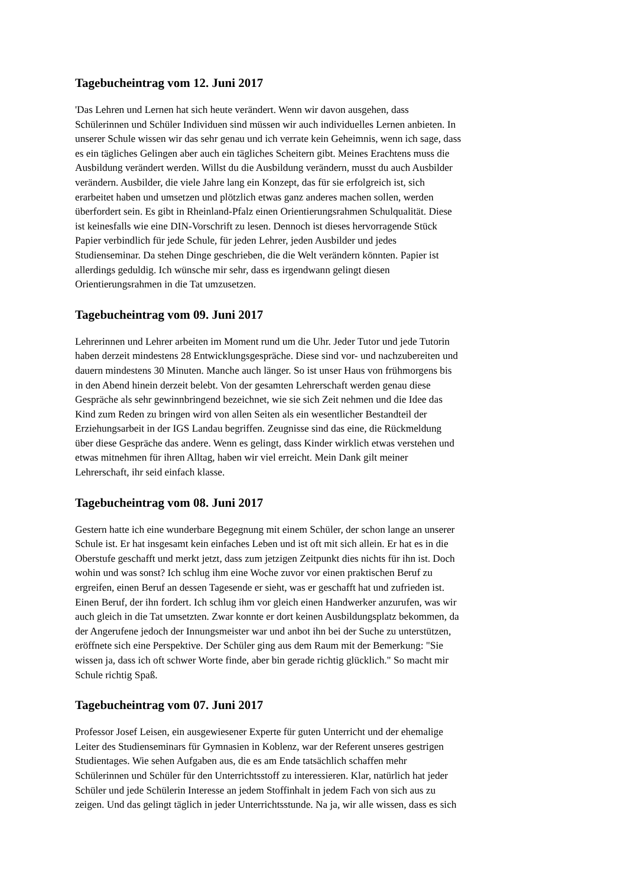Tagebucheintrag vom 12. Juni 2017
'Das Lehren und Lernen hat sich heute verändert. Wenn wir davon ausgehen, dass
Schülerinnen und Schüler Individuen sind müssen wir auch individuelles Lernen anbieten. In
unserer Schule wissen wir das sehr genau und ich verrate kein Geheimnis, wenn ich sage, dass
es ein tägliches Gelingen aber auch ein tägliches Scheitern gibt. Meines Erachtens muss die
Ausbildung verändert werden. Willst du die Ausbildung verändern, musst du auch Ausbilder
verändern. Ausbilder, die viele Jahre lang ein Konzept, das für sie erfolgreich ist, sich
erarbeitet haben und umsetzen und plötzlich etwas ganz anderes machen sollen, werden
überfordert sein. Es gibt in Rheinland-Pfalz einen Orientierungsrahmen Schulqualität. Diese
ist keinesfalls wie eine DIN-Vorschrift zu lesen. Dennoch ist dieses hervorragende Stück
Papier verbindlich für jede Schule, für jeden Lehrer, jeden Ausbilder und jedes
Studienseminar. Da stehen Dinge geschrieben, die die Welt verändern könnten. Papier ist
allerdings geduldig. Ich wünsche mir sehr, dass es irgendwann gelingt diesen
Orientierungsrahmen in die Tat umzusetzen.
Tagebucheintrag vom 09. Juni 2017
Lehrerinnen und Lehrer arbeiten im Moment rund um die Uhr. Jeder Tutor und jede Tutorin
haben derzeit mindestens 28 Entwicklungsgespräche. Diese sind vor- und nachzubereiten und
dauern mindestens 30 Minuten. Manche auch länger. So ist unser Haus von frühmorgens bis
in den Abend hinein derzeit belebt. Von der gesamten Lehrerschaft werden genau diese
Gespräche als sehr gewinnbringend bezeichnet, wie sie sich Zeit nehmen und die Idee das
Kind zum Reden zu bringen wird von allen Seiten als ein wesentlicher Bestandteil der
Erziehungsarbeit in der IGS Landau begriffen. Zeugnisse sind das eine, die Rückmeldung
über diese Gespräche das andere. Wenn es gelingt, dass Kinder wirklich etwas verstehen und
etwas mitnehmen für ihren Alltag, haben wir viel erreicht. Mein Dank gilt meiner
Lehrerschaft, ihr seid einfach klasse.
Tagebucheintrag vom 08. Juni 2017
Gestern hatte ich eine wunderbare Begegnung mit einem Schüler, der schon lange an unserer
Schule ist. Er hat insgesamt kein einfaches Leben und ist oft mit sich allein. Er hat es in die
Oberstufe geschafft und merkt jetzt, dass zum jetzigen Zeitpunkt dies nichts für ihn ist. Doch
wohin und was sonst? Ich schlug ihm eine Woche zuvor vor einen praktischen Beruf zu
ergreifen, einen Beruf an dessen Tagesende er sieht, was er geschafft hat und zufrieden ist.
Einen Beruf, der ihn fordert. Ich schlug ihm vor gleich einen Handwerker anzurufen, was wir
auch gleich in die Tat umsetzten. Zwar konnte er dort keinen Ausbildungsplatz bekommen, da
der Angerufene jedoch der Innungsmeister war und anbot ihn bei der Suche zu unterstützen,
eröffnete sich eine Perspektive. Der Schüler ging aus dem Raum mit der Bemerkung: "Sie
wissen ja, dass ich oft schwer Worte finde, aber bin gerade richtig glücklich." So macht mir
Schule richtig Spaß.
Tagebucheintrag vom 07. Juni 2017
Professor Josef Leisen, ein ausgewiesener Experte für guten Unterricht und der ehemalige
Leiter des Studienseminars für Gymnasien in Koblenz, war der Referent unseres gestrigen
Studientages. Wie sehen Aufgaben aus, die es am Ende tatsächlich schaffen mehr
Schülerinnen und Schüler für den Unterrichtsstoff zu interessieren. Klar, natürlich hat jeder
Schüler und jede Schülerin Interesse an jedem Stoffinhalt in jedem Fach von sich aus zu
zeigen. Und das gelingt täglich in jeder Unterrichtsstunde. Na ja, wir alle wissen, dass es sich